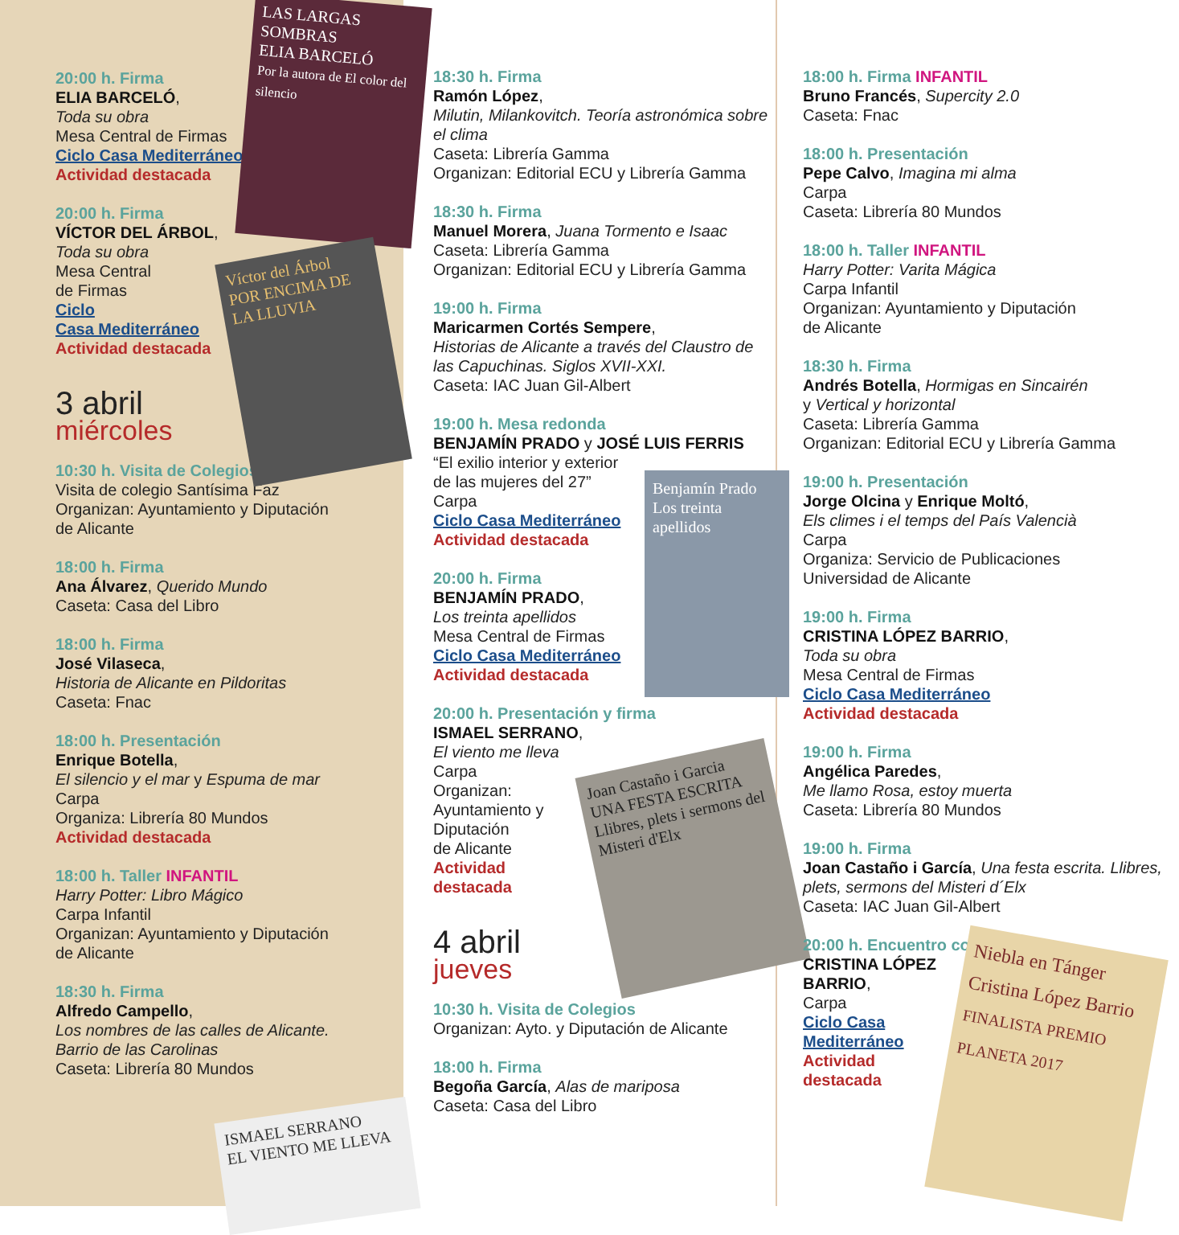LAS LARGAS SOMBRAS
ELIA BARCELÓ
Por la autora de El color del silencio
Víctor del Árbol
POR ENCIMA DE LA LLUVIA
ISMAEL SERRANO
EL VIENTO ME LLEVA
20:00 h. Firma
ELIA BARCELÓ,
Toda su obra
Mesa Central de Firmas
Ciclo Casa Mediterráneo
Actividad destacada
20:00 h. Firma
VÍCTOR DEL ÁRBOL,
Toda su obra
Mesa Central
de Firmas
Ciclo
Casa Mediterráneo
Actividad destacada
3 abril
miércoles
10:30 h. Visita de Colegios
Visita de colegio Santísima Faz
Organizan: Ayuntamiento y Diputación
de Alicante
18:00 h. Firma
Ana Álvarez, Querido Mundo
Caseta: Casa del Libro
18:00 h. Firma
José Vilaseca,
Historia de Alicante en Pildoritas
Caseta: Fnac
18:00 h. Presentación
Enrique Botella,
El silencio y el mar y Espuma de mar
Carpa
Organiza: Librería 80 Mundos
Actividad destacada
18:00 h. Taller INFANTIL
Harry Potter: Libro Mágico
Carpa Infantil
Organizan: Ayuntamiento y Diputación
de Alicante
18:30 h. Firma
Alfredo Campello,
Los nombres de las calles de Alicante.
Barrio de las Carolinas
Caseta: Librería 80 Mundos
Benjamín Prado
Los treinta apellidos
Joan Castaño i Garcia
UNA FESTA ESCRITA
Llibres, plets i sermons del Misteri d'Elx
18:30 h. Firma
Ramón López,
Milutin, Milankovitch. Teoría astronómica sobre el clima
Caseta: Librería Gamma
Organizan: Editorial ECU y Librería Gamma
18:30 h. Firma
Manuel Morera, Juana Tormento e Isaac
Caseta: Librería Gamma
Organizan: Editorial ECU y Librería Gamma
19:00 h. Firma
Maricarmen Cortés Sempere,
Historias de Alicante a través del Claustro de las Capuchinas. Siglos XVII-XXI.
Caseta: IAC Juan Gil-Albert
19:00 h. Mesa redonda
BENJAMÍN PRADO y JOSÉ LUIS FERRIS
“El exilio interior y exterior
de las mujeres del 27”
Carpa
Ciclo Casa Mediterráneo
Actividad destacada
20:00 h. Firma
BENJAMÍN PRADO,
Los treinta apellidos
Mesa Central de Firmas
Ciclo Casa Mediterráneo
Actividad destacada
20:00 h. Presentación y firma
ISMAEL SERRANO,
El viento me lleva
Carpa
Organizan:
Ayuntamiento y
Diputación
de Alicante
Actividad
destacada
4 abril
jueves
10:30 h. Visita de Colegios
Organizan: Ayto. y Diputación de Alicante
18:00 h. Firma
Begoña García, Alas de mariposa
Caseta: Casa del Libro
Niebla en Tánger
Cristina López Barrio
FINALISTA PREMIO PLANETA 2017
18:00 h. Firma INFANTIL
Bruno Francés, Supercity 2.0
Caseta: Fnac
18:00 h. Presentación
Pepe Calvo, Imagina mi alma
Carpa
Caseta: Librería 80 Mundos
18:00 h. Taller INFANTIL
Harry Potter: Varita Mágica
Carpa Infantil
Organizan: Ayuntamiento y Diputación
de Alicante
18:30 h. Firma
Andrés Botella, Hormigas en Sincairén
y Vertical y horizontal
Caseta: Librería Gamma
Organizan: Editorial ECU y Librería Gamma
19:00 h. Presentación
Jorge Olcina y Enrique Moltó,
Els climes i el temps del País Valencià
Carpa
Organiza: Servicio de Publicaciones
Universidad de Alicante
19:00 h. Firma
CRISTINA LÓPEZ BARRIO,
Toda su obra
Mesa Central de Firmas
Ciclo Casa Mediterráneo
Actividad destacada
19:00 h. Firma
Angélica Paredes,
Me llamo Rosa, estoy muerta
Caseta: Librería 80 Mundos
19:00 h. Firma
Joan Castaño i García, Una festa escrita. Llibres, plets, sermons del Misteri d´Elx
Caseta: IAC Juan Gil-Albert
20:00 h. Encuentro con
CRISTINA LÓPEZ
BARRIO,
Carpa
Ciclo Casa
Mediterráneo
Actividad
destacada